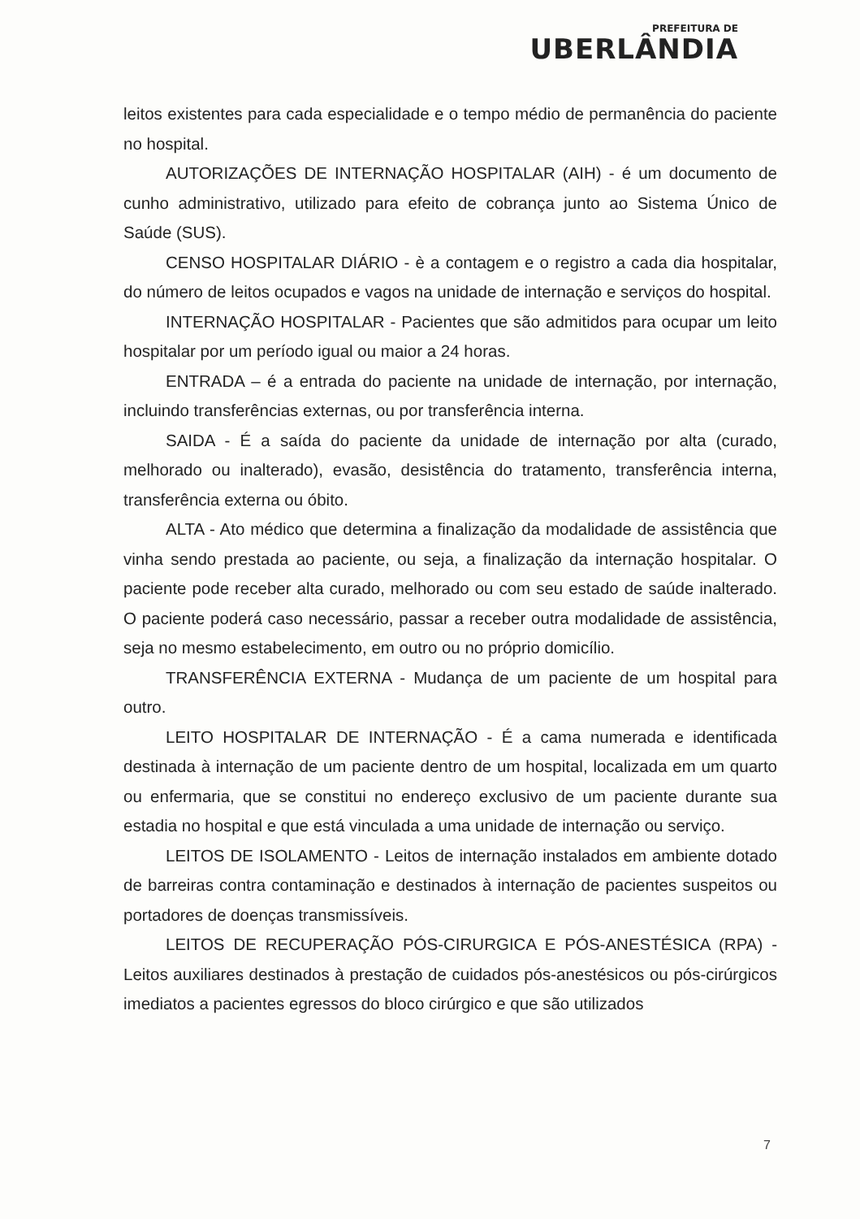PREFEITURA DE
UBERLÂNDIA
leitos existentes para cada especialidade e o tempo médio de permanência do paciente no hospital.
AUTORIZAÇÕES DE INTERNAÇÃO HOSPITALAR (AIH) - é um documento de cunho administrativo, utilizado para efeito de cobrança junto ao Sistema Único de Saúde (SUS).
CENSO HOSPITALAR DIÁRIO - è a contagem e o registro a cada dia hospitalar, do número de leitos ocupados e vagos na unidade de internação e serviços do hospital.
INTERNAÇÃO HOSPITALAR - Pacientes que são admitidos para ocupar um leito hospitalar por um período igual ou maior a 24 horas.
ENTRADA – é a entrada do paciente na unidade de internação, por internação, incluindo transferências externas, ou por transferência interna.
SAIDA - É a saída do paciente da unidade de internação por alta (curado, melhorado ou inalterado), evasão, desistência do tratamento, transferência interna, transferência externa ou óbito.
ALTA - Ato médico que determina a finalização da modalidade de assistência que vinha sendo prestada ao paciente, ou seja, a finalização da internação hospitalar. O paciente pode receber alta curado, melhorado ou com seu estado de saúde inalterado. O paciente poderá caso necessário, passar a receber outra modalidade de assistência, seja no mesmo estabelecimento, em outro ou no próprio domicílio.
TRANSFERÊNCIA EXTERNA - Mudança de um paciente de um hospital para outro.
LEITO HOSPITALAR DE INTERNAÇÃO - É a cama numerada e identificada destinada à internação de um paciente dentro de um hospital, localizada em um quarto ou enfermaria, que se constitui no endereço exclusivo de um paciente durante sua estadia no hospital e que está vinculada a uma unidade de internação ou serviço.
LEITOS DE ISOLAMENTO - Leitos de internação instalados em ambiente dotado de barreiras contra contaminação e destinados à internação de pacientes suspeitos ou portadores de doenças transmissíveis.
LEITOS DE RECUPERAÇÃO PÓS-CIRURGICA E PÓS-ANESTÉSICA (RPA) - Leitos auxiliares destinados à prestação de cuidados pós-anestésicos ou pós-cirúrgicos imediatos a pacientes egressos do bloco cirúrgico e que são utilizados
7